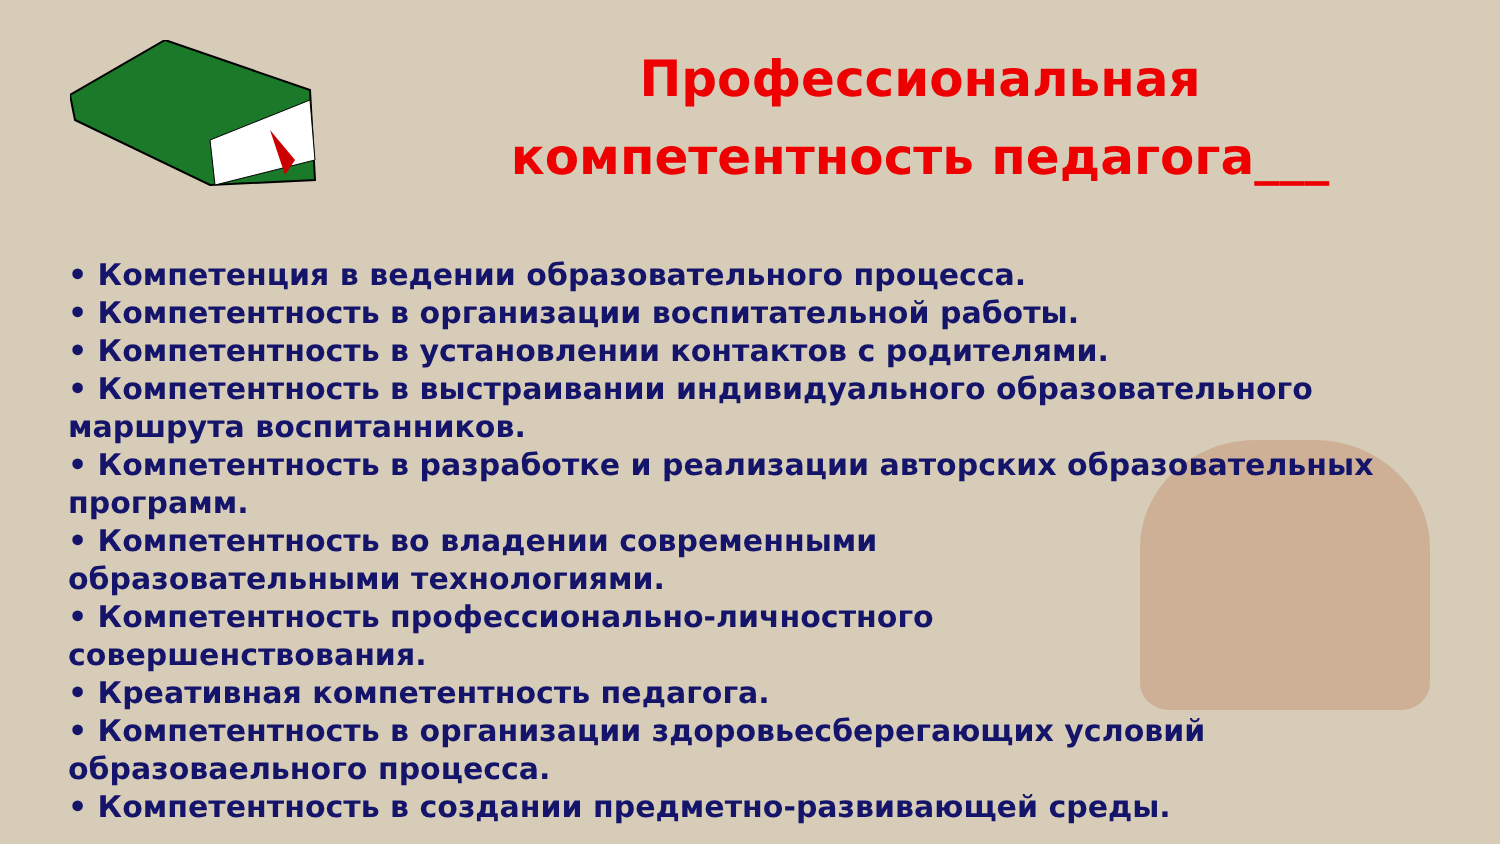Профессиональная компетентность педагога___
• Компетенция в ведении образовательного процесса.
• Компетентность в организации воспитательной работы.
• Компетентность в установлении контактов с родителями.
• Компетентность в выстраивании индивидуального образовательного маршрута воспитанников.
• Компетентность в разработке и реализации авторских образовательных программ.
• Компетентность во владении современными
образовательными технологиями.
• Компетентность профессионально-личностного
совершенствования.
• Креативная компетентность педагога.
• Компетентность в организации здоровьесберегающих условий образоваельного процесса.
• Компетентность в создании предметно-развивающей среды.